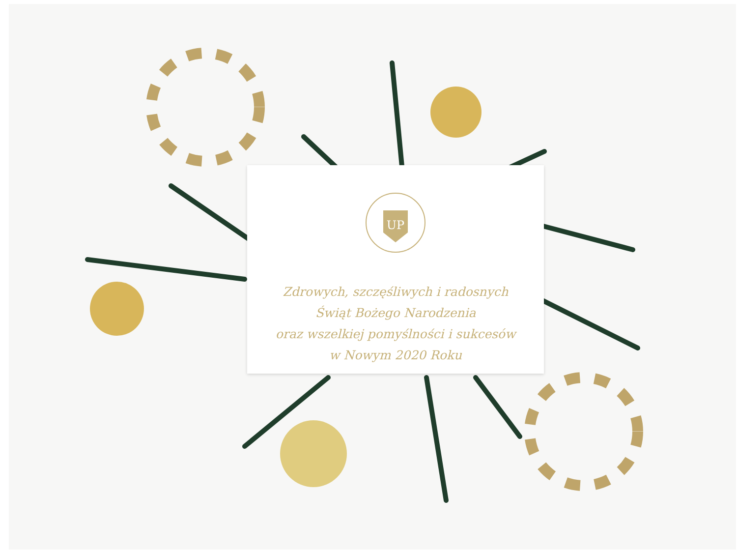UP
Zdrowych, szczęśliwych i radosnych
Świąt Bożego Narodzenia
oraz wszelkiej pomyślności i sukcesów
w Nowym 2020 Roku